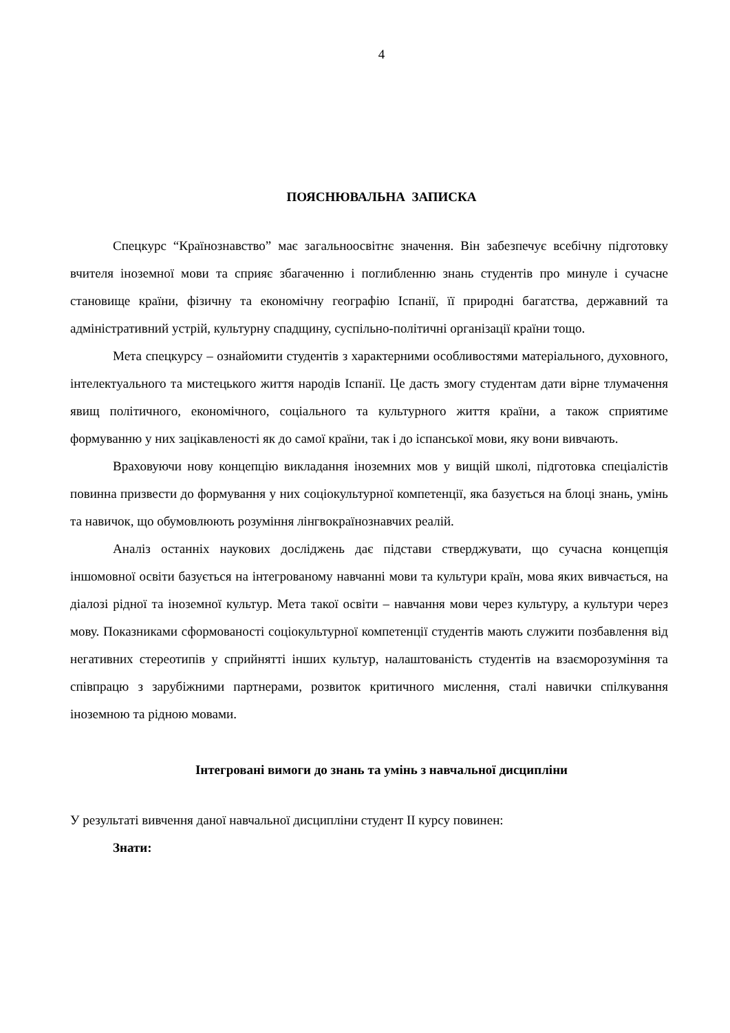4
ПОЯСНЮВАЛЬНА ЗАПИСКА
Спецкурс “Країнознавство” має загальноосвітнє значення. Він забезпечує всебічну підготовку вчителя іноземної мови та сприяє збагаченню і поглибленню знань студентів про минуле і сучасне становище країни, фізичну та економічну географію Іспанії, її природні багатства, державний та адміністративний устрій, культурну спадщину, суспільно-політичні організації країни тощо.
Мета спецкурсу – ознайомити студентів з характерними особливостями матеріального, духовного, інтелектуального та мистецького життя народів Іспанії. Це дасть змогу студентам дати вірне тлумачення явищ політичного, економічного, соціального та культурного життя країни, а також сприятиме формуванню у них зацікавленості як до самої країни, так і до іспанської мови, яку вони вивчають.
Враховуючи нову концепцію викладання іноземних мов у вищій школі, підготовка спеціалістів повинна призвести до формування у них соціокультурної компетенції, яка базується на блоці знань, умінь та навичок, що обумовлюють розуміння лінгвокраїнознавчих реалій.
Аналіз останніх наукових досліджень дає підстави стверджувати, що сучасна концепція іншомовної освіти базується на інтегрованому навчанні мови та культури країн, мова яких вивчається, на діалозі рідної та іноземної культур. Мета такої освіти – навчання мови через культуру, а культури через мову. Показниками сформованості соціокультурної компетенції студентів мають служити позбавлення від негативних стереотипів у сприйнятті інших культур, налаштованість студентів на взаєморозуміння та співпрацю з зарубіжними партнерами, розвиток критичного мислення, сталі навички спілкування іноземною та рідною мовами.
Інтегровані вимоги до знань та умінь з навчальної дисципліни
У результаті вивчення даної навчальної дисципліни студент ІІ курсу повинен:
Знати: